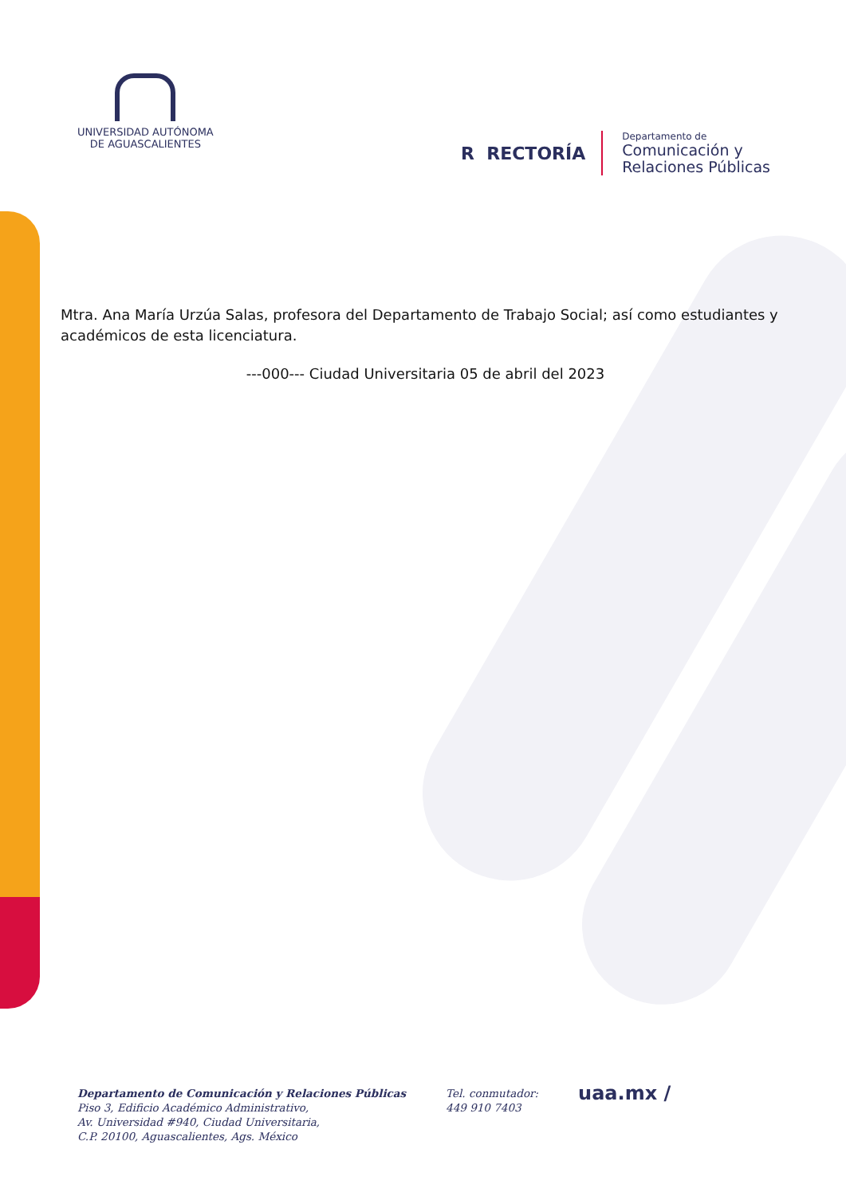UNIVERSIDAD AUTÓNOMA
DE AGUASCALIENTES
R RECTORÍA
Departamento de
Comunicación y
Relaciones Públicas
Mtra. Ana María Urzúa Salas, profesora del Departamento de Trabajo Social; así como estudiantes y académicos de esta licenciatura.
---000--- Ciudad Universitaria 05 de abril del 2023
Departamento de Comunicación y Relaciones Públicas
Piso 3, Edificio Académico Administrativo,
Av. Universidad #940, Ciudad Universitaria,
C.P. 20100, Aguascalientes, Ags. México
Tel. conmutador:
449 910 7403
uaa.mx /